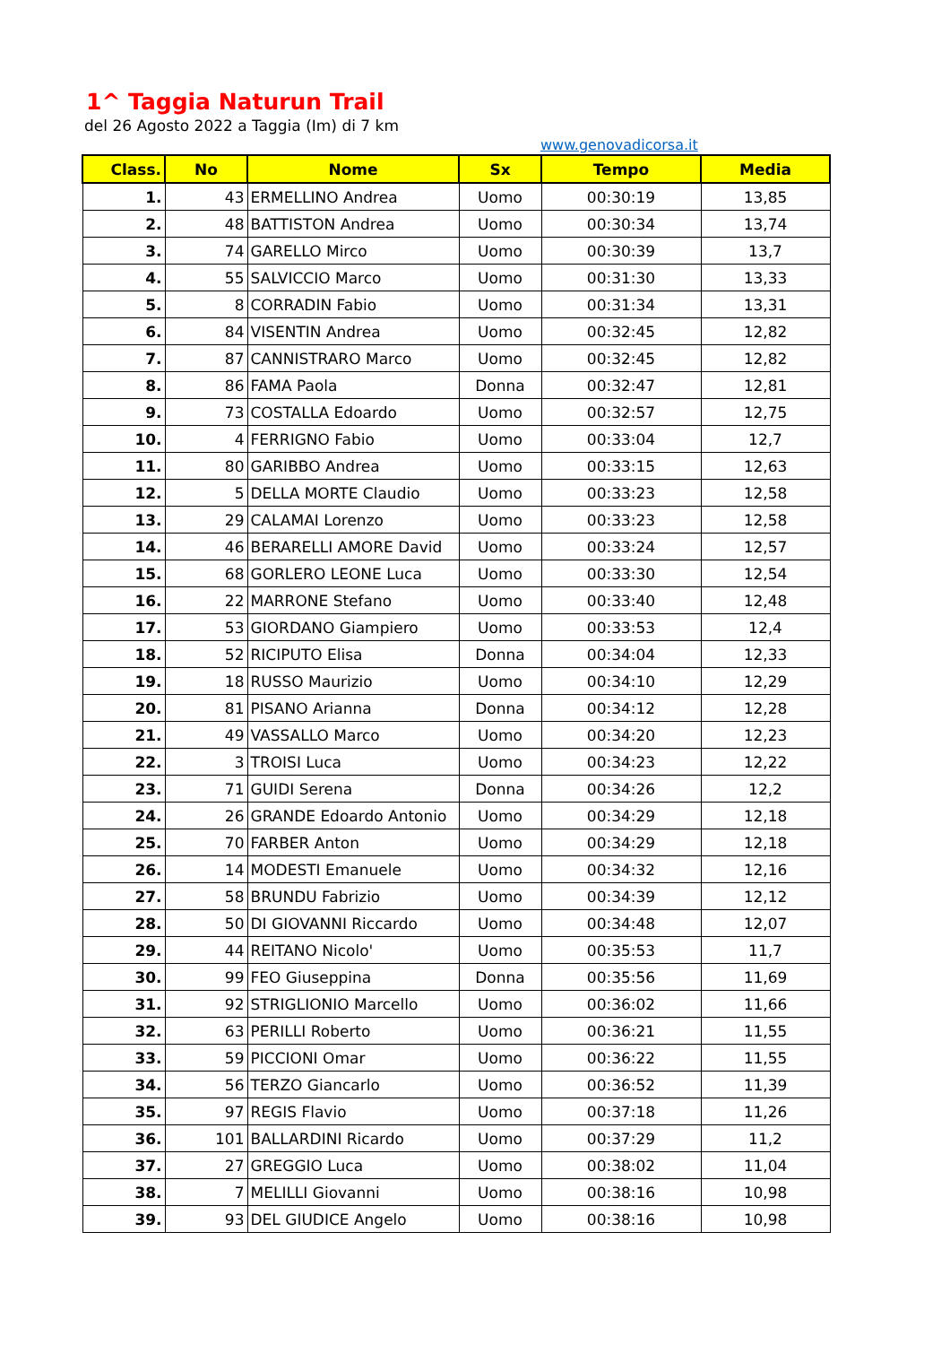1^ Taggia Naturun Trail
del 26 Agosto 2022 a Taggia (Im) di 7 km
www.genovadicorsa.it
| Class. | No | Nome | Sx | Tempo | Media |
| --- | --- | --- | --- | --- | --- |
| 1. | 43 | ERMELLINO Andrea | Uomo | 00:30:19 | 13,85 |
| 2. | 48 | BATTISTON Andrea | Uomo | 00:30:34 | 13,74 |
| 3. | 74 | GARELLO Mirco | Uomo | 00:30:39 | 13,7 |
| 4. | 55 | SALVICCIO Marco | Uomo | 00:31:30 | 13,33 |
| 5. | 8 | CORRADIN Fabio | Uomo | 00:31:34 | 13,31 |
| 6. | 84 | VISENTIN Andrea | Uomo | 00:32:45 | 12,82 |
| 7. | 87 | CANNISTRARO Marco | Uomo | 00:32:45 | 12,82 |
| 8. | 86 | FAMA Paola | Donna | 00:32:47 | 12,81 |
| 9. | 73 | COSTALLA Edoardo | Uomo | 00:32:57 | 12,75 |
| 10. | 4 | FERRIGNO Fabio | Uomo | 00:33:04 | 12,7 |
| 11. | 80 | GARIBBO Andrea | Uomo | 00:33:15 | 12,63 |
| 12. | 5 | DELLA MORTE Claudio | Uomo | 00:33:23 | 12,58 |
| 13. | 29 | CALAMAI Lorenzo | Uomo | 00:33:23 | 12,58 |
| 14. | 46 | BERARELLI AMORE David | Uomo | 00:33:24 | 12,57 |
| 15. | 68 | GORLERO LEONE Luca | Uomo | 00:33:30 | 12,54 |
| 16. | 22 | MARRONE Stefano | Uomo | 00:33:40 | 12,48 |
| 17. | 53 | GIORDANO Giampiero | Uomo | 00:33:53 | 12,4 |
| 18. | 52 | RICIPUTO Elisa | Donna | 00:34:04 | 12,33 |
| 19. | 18 | RUSSO Maurizio | Uomo | 00:34:10 | 12,29 |
| 20. | 81 | PISANO Arianna | Donna | 00:34:12 | 12,28 |
| 21. | 49 | VASSALLO Marco | Uomo | 00:34:20 | 12,23 |
| 22. | 3 | TROISI Luca | Uomo | 00:34:23 | 12,22 |
| 23. | 71 | GUIDI Serena | Donna | 00:34:26 | 12,2 |
| 24. | 26 | GRANDE Edoardo Antonio | Uomo | 00:34:29 | 12,18 |
| 25. | 70 | FARBER Anton | Uomo | 00:34:29 | 12,18 |
| 26. | 14 | MODESTI Emanuele | Uomo | 00:34:32 | 12,16 |
| 27. | 58 | BRUNDU Fabrizio | Uomo | 00:34:39 | 12,12 |
| 28. | 50 | DI GIOVANNI Riccardo | Uomo | 00:34:48 | 12,07 |
| 29. | 44 | REITANO Nicolo' | Uomo | 00:35:53 | 11,7 |
| 30. | 99 | FEO Giuseppina | Donna | 00:35:56 | 11,69 |
| 31. | 92 | STRIGLIONIO Marcello | Uomo | 00:36:02 | 11,66 |
| 32. | 63 | PERILLI Roberto | Uomo | 00:36:21 | 11,55 |
| 33. | 59 | PICCIONI Omar | Uomo | 00:36:22 | 11,55 |
| 34. | 56 | TERZO Giancarlo | Uomo | 00:36:52 | 11,39 |
| 35. | 97 | REGIS Flavio | Uomo | 00:37:18 | 11,26 |
| 36. | 101 | BALLARDINI Ricardo | Uomo | 00:37:29 | 11,2 |
| 37. | 27 | GREGGIO Luca | Uomo | 00:38:02 | 11,04 |
| 38. | 7 | MELILLI Giovanni | Uomo | 00:38:16 | 10,98 |
| 39. | 93 | DEL GIUDICE Angelo | Uomo | 00:38:16 | 10,98 |